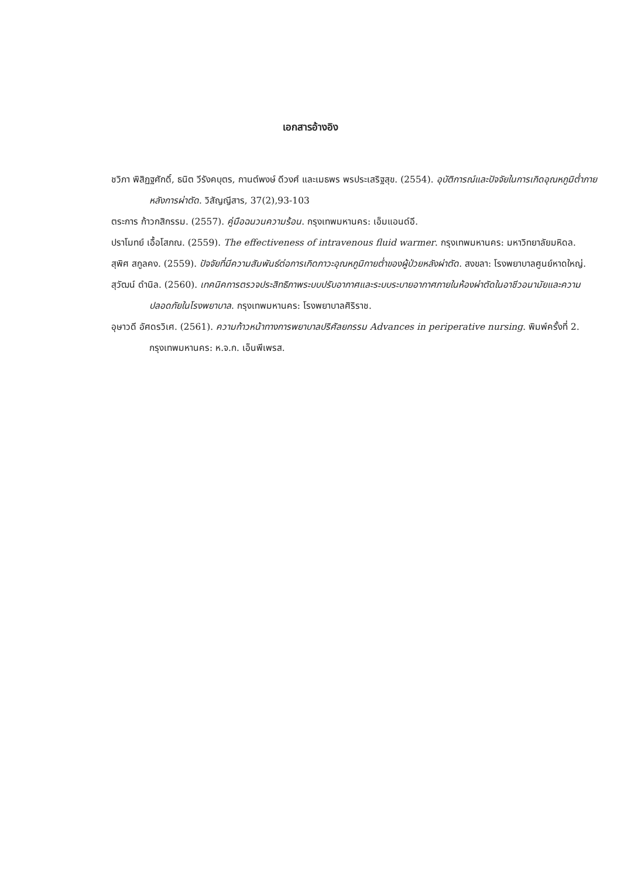เอกสารอ้างอิง
ชวิภา พิสิฏฐศักดิ์, ธนิต วีรังคบุตร, กานต์พงษ์ ดีวงศ์ และเมธพร พรประเสริฐสุข. (2554). อุบัติการณ์และปัจจัยในการเกิดอุณหภูมิต่ำภายหลังการผ่าตัด. วิสัญญีสาร, 37(2),93-103
ตระการ ก้าวกสิกรรม. (2557). คู่มือฉนวนความร้อน. กรุงเทพมหานคร: เอ็มแอนด์อี.
ปราโมทย์ เอื้อโสภณ. (2559). The effectiveness of intravenous fluid warmer. กรุงเทพมหานคร: มหาวิทยาลัยมหิดล.
สุพิศ สกูลคง. (2559). ปัจจัยที่มีความสัมพันธ์ต่อการเกิดภาวะอุณหภูมิกายต่ำของผู้ป่วยหลังผ่าตัด. สงขลา: โรงพยาบาลศูนย์หาดใหญ่.
สุวัฒน์ ดำนิล. (2560). เทคนิคการตรวจประสิทธิภาพระบบปรับอากาศและระบบระบายอากาศภายในห้องผ่าตัดในอาชีวอนามัยและความปลอดภัยในโรงพยาบาล. กรุงเทพมหานคร: โรงพยาบาลศิริราช.
อุษาวดี อัศดรวิเศ. (2561). ความก้าวหน้าทางการพยาบาลปริศัลยกรรม Advances in periperative nursing. พิมพ์ครั้งที่ 2. กรุงเทพมหานคร: ห.จ.ก. เอ็นพีเพรส.